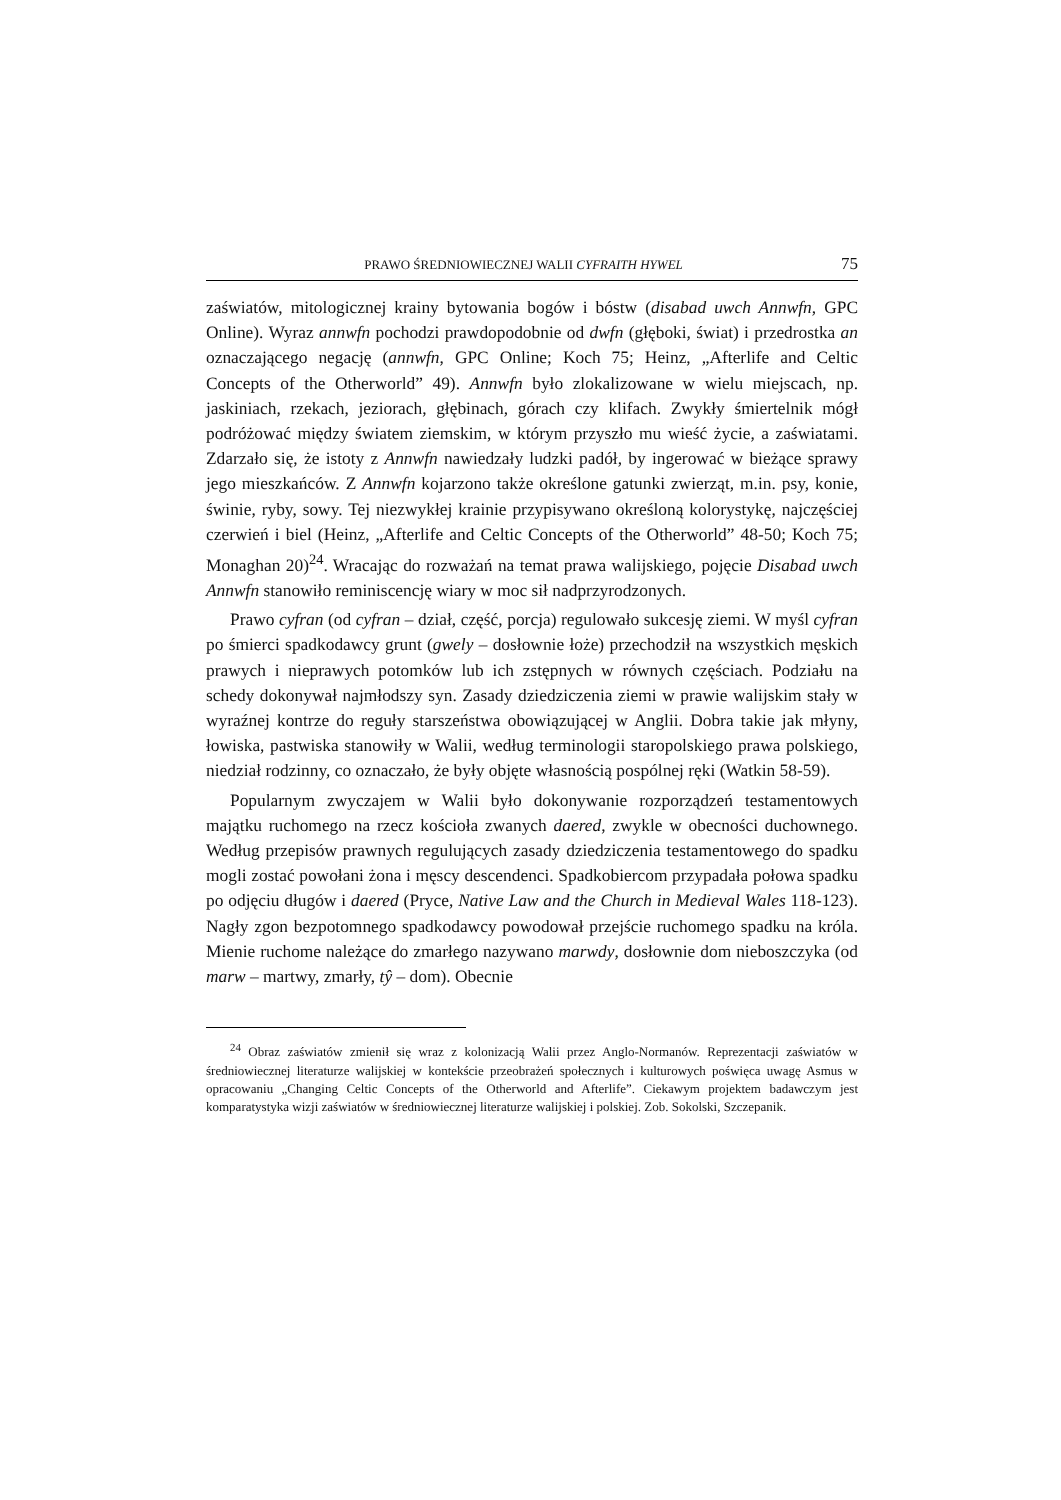PRAWO ŚREDNIOWIECZNEJ WALII CYFRAITH HYWEL 75
zaświatów, mitologicznej krainy bytowania bogów i bóstw (disabad uwch Annwfn, GPC Online). Wyraz annwfn pochodzi prawdopodobnie od dwfn (głęboki, świat) i przedrostka an oznaczającego negację (annwfn, GPC Online; Koch 75; Heinz, „Afterlife and Celtic Concepts of the Otherworld” 49). Annwfn było zlokalizowane w wielu miejscach, np. jaskiniach, rzekach, jeziorach, głębinach, górach czy klifach. Zwykły śmiertelnik mógł podróżować między światem ziemskim, w którym przyszło mu wieść życie, a zaświatami. Zdarzało się, że istoty z Annwfn nawiedzały ludzki padół, by ingerować w bieżące sprawy jego mieszkańców. Z Annwfn kojarzono także określone gatunki zwierząt, m.in. psy, konie, świnie, ryby, sowy. Tej niezwykłej krainie przypisywano określoną kolorystykę, najczęściej czerwień i biel (Heinz, „Afterlife and Celtic Concepts of the Otherworld” 48-50; Koch 75; Monaghan 20)<sup>24</sup>. Wracając do rozważań na temat prawa walijskiego, pojęcie Disabad uwch Annwfn stanowiło reminiscencję wiary w moc sił nadprzyrodzonych.
Prawo cyfran (od cyfran – dział, część, porcja) regulowało sukcesję ziemi. W myśl cyfran po śmierci spadkodawcy grunt (gwely – dosłownie łoże) przechodził na wszystkich męskich prawych i nieprawych potomków lub ich zstępnych w równych częściach. Podziału na schedy dokonywał najmłodszy syn. Zasady dziedziczenia ziemi w prawie walijskim stały w wyraźnej kontrze do reguły starszeństwa obowiązującej w Anglii. Dobra takie jak młyny, łowiska, pastwiska stanowiły w Walii, według terminologii staropolskiego prawa polskiego, niedział rodzinny, co oznaczało, że były objęte własnością pospólnej ręki (Watkin 58-59).
Popularnym zwyczajem w Walii było dokonywanie rozporządzeń testamentowych majątku ruchomego na rzecz kościoła zwanych daered, zwykle w obecności duchownego. Według przepisów prawnych regulujących zasady dziedziczenia testamentowego do spadku mogli zostać powołani żona i męscy descendenci. Spadkobiercom przypadała połowa spadku po odjęciu długów i daered (Pryce, Native Law and the Church in Medieval Wales 118-123). Nagły zgon bezpotomnego spadkodawcy powodował przejście ruchomego spadku na króla. Mienie ruchome należące do zmarłego nazywano marwdy, dosłownie dom nieboszczyka (od marw – martwy, zmarły, tŷ – dom). Obecnie
<sup>24</sup> Obraz zaświatów zmienił się wraz z kolonizacją Walii przez Anglo-Normanów. Reprezentacji zaświatów w średniowiecznej literaturze walijskiej w kontekście przeobrażeń społecznych i kulturowych poświęca uwagę Asmus w opracowaniu „Changing Celtic Concepts of the Otherworld and Afterlife”. Ciekawym projektem badawczym jest komparatystyka wizji zaświatów w średniowiecznej literaturze walijskiej i polskiej. Zob. Sokolski, Szczepanik.